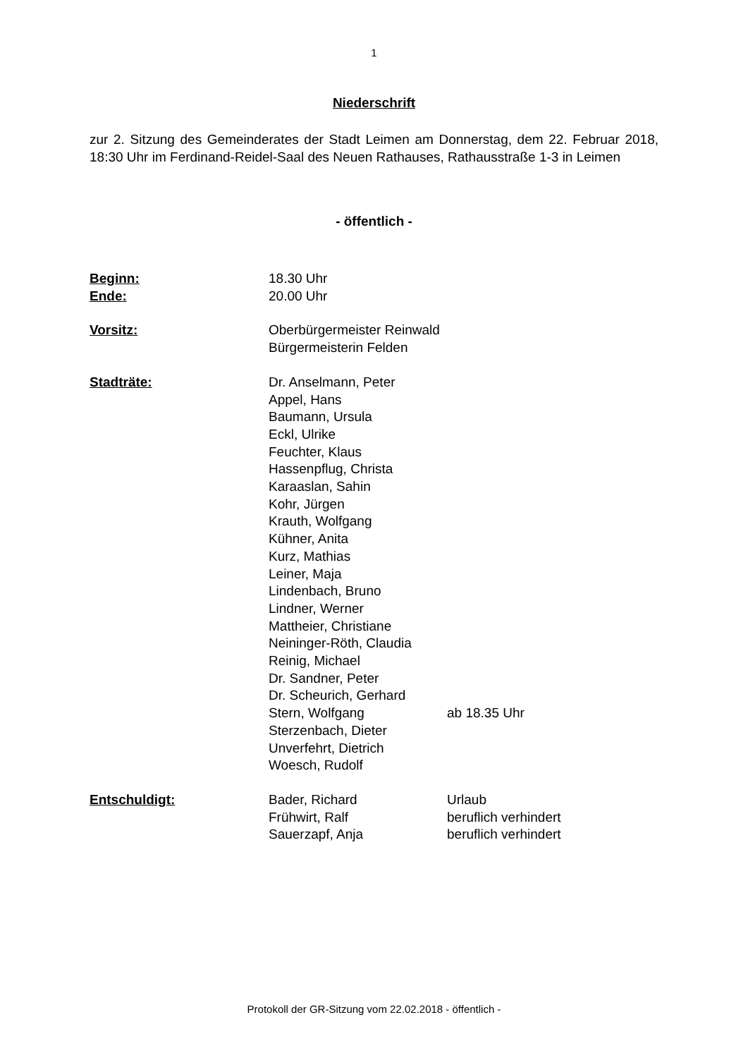1
Niederschrift
zur 2. Sitzung des Gemeinderates der Stadt Leimen am Donnerstag, dem 22. Februar 2018, 18:30 Uhr im Ferdinand-Reidel-Saal des Neuen Rathauses, Rathausstraße 1-3 in Leimen
- öffentlich -
| Beginn: | 18.30 Uhr | |
| Ende: | 20.00 Uhr | |
| Vorsitz: | Oberbürgermeister Reinwald | |
| | Bürgermeisterin Felden | |
| Stadträte: | Dr. Anselmann, Peter | |
| | Appel, Hans | |
| | Baumann, Ursula | |
| | Eckl, Ulrike | |
| | Feuchter, Klaus | |
| | Hassenpflug, Christa | |
| | Karaaslan, Sahin | |
| | Kohr, Jürgen | |
| | Krauth, Wolfgang | |
| | Kühner, Anita | |
| | Kurz, Mathias | |
| | Leiner, Maja | |
| | Lindenbach, Bruno | |
| | Lindner, Werner | |
| | Mattheier, Christiane | |
| | Neininger-Röth, Claudia | |
| | Reinig, Michael | |
| | Dr. Sandner, Peter | |
| | Dr. Scheurich, Gerhard | |
| | Stern, Wolfgang | ab 18.35 Uhr |
| | Sterzenbach, Dieter | |
| | Unverfehrt, Dietrich | |
| | Woesch, Rudolf | |
| Entschuldigt: | Bader, Richard | Urlaub |
| | Frühwirt, Ralf | beruflich verhindert |
| | Sauerzapf, Anja | beruflich verhindert |
Protokoll der GR-Sitzung vom 22.02.2018 - öffentlich -